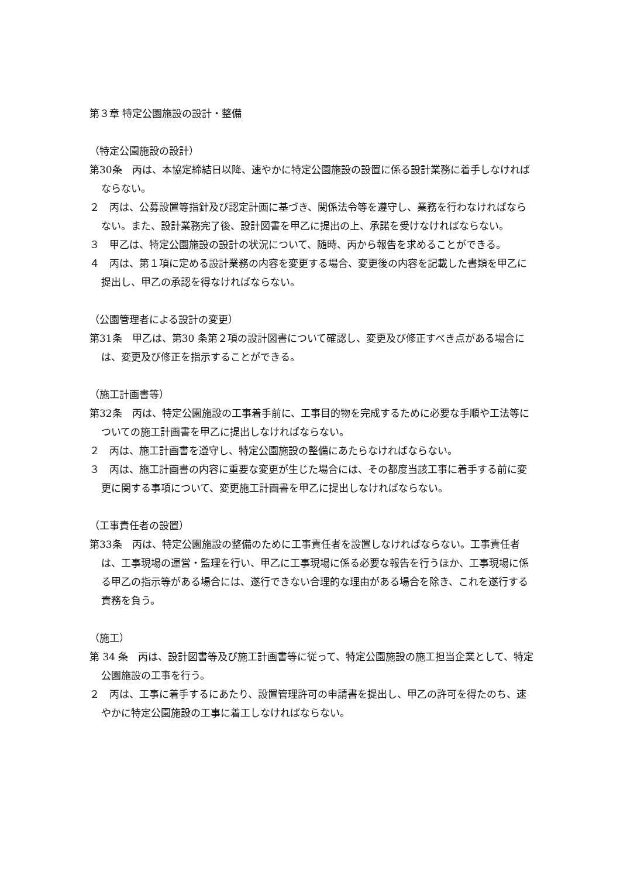第３章 特定公園施設の設計・整備
（特定公園施設の設計）
第30条　丙は、本協定締結日以降、速やかに特定公園施設の設置に係る設計業務に着手しなければならない。
２　丙は、公募設置等指針及び認定計画に基づき、関係法令等を遵守し、業務を行わなければならない。また、設計業務完了後、設計図書を甲乙に提出の上、承諾を受けなければならない。
３　甲乙は、特定公園施設の設計の状況について、随時、丙から報告を求めることができる。
４　丙は、第１項に定める設計業務の内容を変更する場合、変更後の内容を記載した書類を甲乙に提出し、甲乙の承認を得なければならない。
（公園管理者による設計の変更）
第31条　甲乙は、第30 条第２項の設計図書について確認し、変更及び修正すべき点がある場合には、変更及び修正を指示することができる。
（施工計画書等）
第32条　丙は、特定公園施設の工事着手前に、工事目的物を完成するために必要な手順や工法等についての施工計画書を甲乙に提出しなければならない。
２　丙は、施工計画書を遵守し、特定公園施設の整備にあたらなければならない。
３　丙は、施工計画書の内容に重要な変更が生じた場合には、その都度当該工事に着手する前に変更に関する事項について、変更施工計画書を甲乙に提出しなければならない。
（工事責任者の設置）
第33条　丙は、特定公園施設の整備のために工事責任者を設置しなければならない。工事責任者は、工事現場の運営・監理を行い、甲乙に工事現場に係る必要な報告を行うほか、工事現場に係る甲乙の指示等がある場合には、遂行できない合理的な理由がある場合を除き、これを遂行する責務を負う。
（施工）
第 34 条　丙は、設計図書等及び施工計画書等に従って、特定公園施設の施工担当企業として、特定公園施設の工事を行う。
２　丙は、工事に着手するにあたり、設置管理許可の申請書を提出し、甲乙の許可を得たのち、速やかに特定公園施設の工事に着工しなければならない。